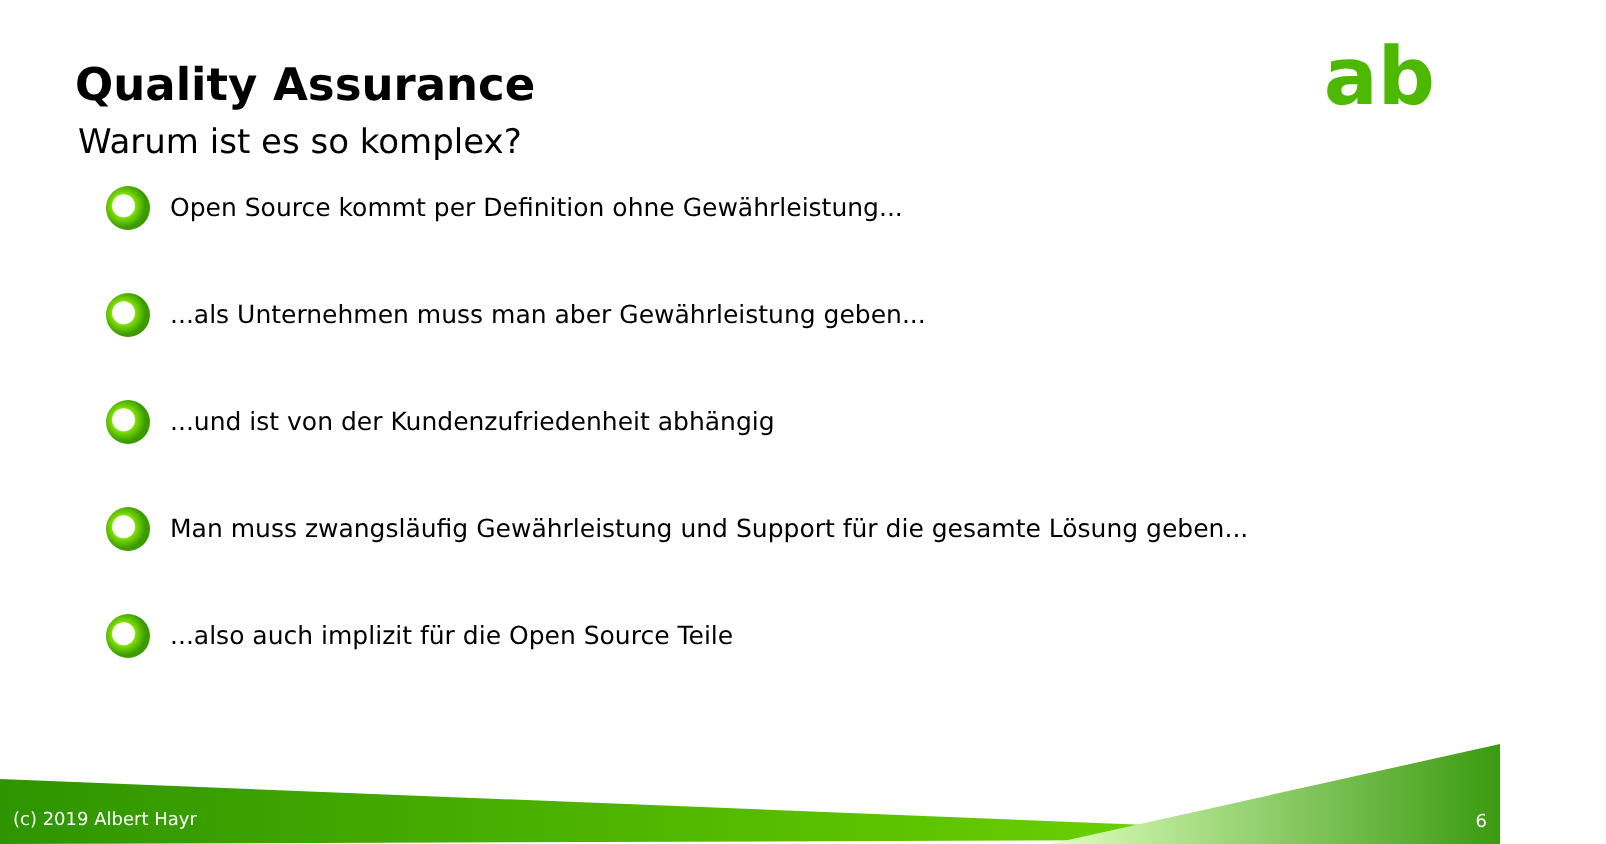ab
Quality Assurance
Warum ist es so komplex?
Open Source kommt per Definition ohne Gewährleistung...
...als Unternehmen muss man aber Gewährleistung geben...
...und ist von der Kundenzufriedenheit abhängig
Man muss zwangsläufig Gewährleistung und Support für die gesamte Lösung geben...
...also auch implizit für die Open Source Teile
(c) 2019 Albert Hayr 6